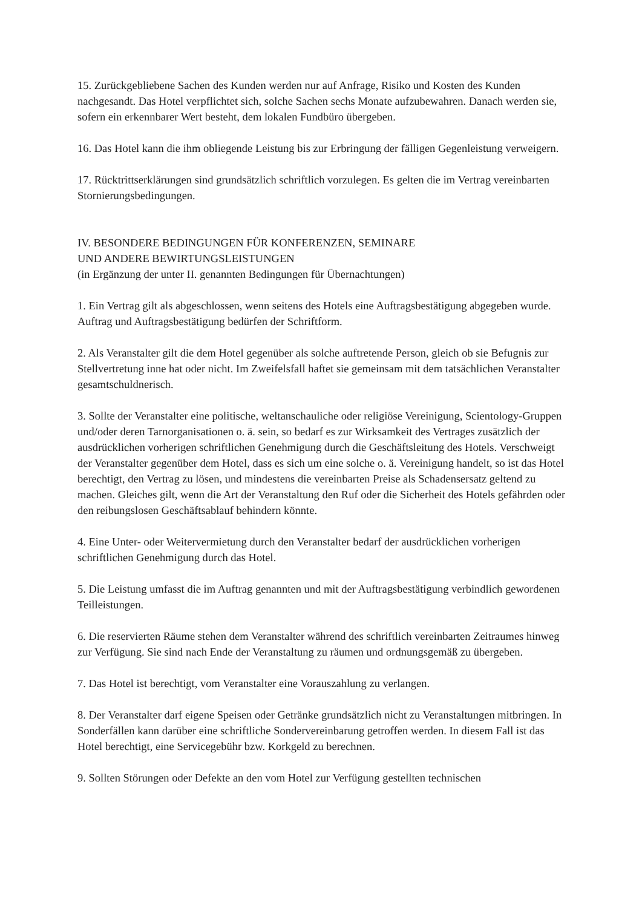15. Zurückgebliebene Sachen des Kunden werden nur auf Anfrage, Risiko und Kosten des Kunden nachgesandt. Das Hotel verpflichtet sich, solche Sachen sechs Monate aufzubewahren. Danach werden sie, sofern ein erkennbarer Wert besteht, dem lokalen Fundbüro übergeben.
16. Das Hotel kann die ihm obliegende Leistung bis zur Erbringung der fälligen Gegenleistung verweigern.
17. Rücktrittserklärungen sind grundsätzlich schriftlich vorzulegen. Es gelten die im Vertrag vereinbarten Stornierungsbedingungen.
IV. BESONDERE BEDINGUNGEN FÜR KONFERENZEN, SEMINARE
UND ANDERE BEWIRTUNGSLEISTUNGEN
(in Ergänzung der unter II. genannten Bedingungen für Übernachtungen)
1. Ein Vertrag gilt als abgeschlossen, wenn seitens des Hotels eine Auftragsbestätigung abgegeben wurde. Auftrag und Auftragsbestätigung bedürfen der Schriftform.
2. Als Veranstalter gilt die dem Hotel gegenüber als solche auftretende Person, gleich ob sie Befugnis zur Stellvertretung inne hat oder nicht. Im Zweifelsfall haftet sie gemeinsam mit dem tatsächlichen Veranstalter gesamtschuldnerisch.
3. Sollte der Veranstalter eine politische, weltanschauliche oder religiöse Vereinigung, Scientology-Gruppen und/oder deren Tarnorganisationen o. ä. sein, so bedarf es zur Wirksamkeit des Vertrages zusätzlich der ausdrücklichen vorherigen schriftlichen Genehmigung durch die Geschäftsleitung des Hotels. Verschweigt der Veranstalter gegenüber dem Hotel, dass es sich um eine solche o. ä. Vereinigung handelt, so ist das Hotel berechtigt, den Vertrag zu lösen, und mindestens die vereinbarten Preise als Schadensersatz geltend zu machen. Gleiches gilt, wenn die Art der Veranstaltung den Ruf oder die Sicherheit des Hotels gefährden oder den reibungslosen Geschäftsablauf behindern könnte.
4. Eine Unter- oder Weitervermietung durch den Veranstalter bedarf der ausdrücklichen vorherigen schriftlichen Genehmigung durch das Hotel.
5. Die Leistung umfasst die im Auftrag genannten und mit der Auftragsbestätigung verbindlich gewordenen Teilleistungen.
6. Die reservierten Räume stehen dem Veranstalter während des schriftlich vereinbarten Zeitraumes hinweg zur Verfügung. Sie sind nach Ende der Veranstaltung zu räumen und ordnungsgemäß zu übergeben.
7. Das Hotel ist berechtigt, vom Veranstalter eine Vorauszahlung zu verlangen.
8. Der Veranstalter darf eigene Speisen oder Getränke grundsätzlich nicht zu Veranstaltungen mitbringen. In Sonderfällen kann darüber eine schriftliche Sondervereinbarung getroffen werden. In diesem Fall ist das Hotel berechtigt, eine Servicegebühr bzw. Korkgeld zu berechnen.
9. Sollten Störungen oder Defekte an den vom Hotel zur Verfügung gestellten technischen